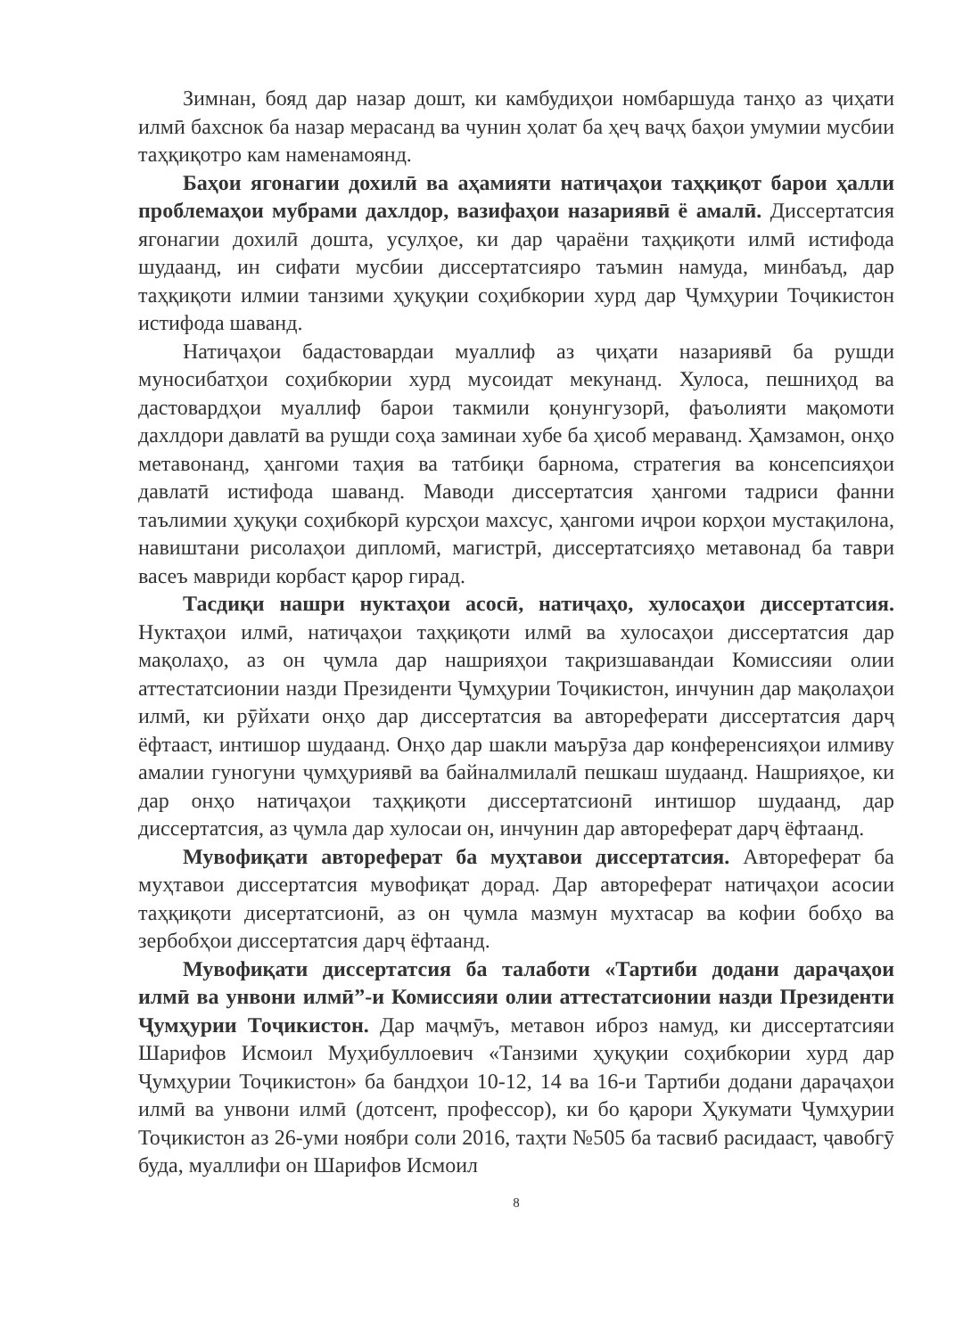Зимнан, бояд дар назар дошт, ки камбудиҳои номбаршуда танҳо аз ҷиҳати илмӣ бахснок ба назар мерасанд ва чунин ҳолат ба ҳеҷ ваҷҳ баҳои умумии мусбии таҳқиқотро кам наменамоянд.
Баҳои ягонагии дохилӣ ва аҳамияти натиҷаҳои таҳқиқот барои ҳалли проблемаҳои мубрами дахлдор, вазифаҳои назариявӣ ё амалӣ. Диссертатсия ягонагии дохилӣ дошта, усулҳое, ки дар ҷараёни таҳқиқоти илмӣ истифода шудаанд, ин сифати мусбии диссертатсияро таъмин намуда, минбаъд, дар таҳқиқоти илмии танзими ҳуқуқии соҳибкории хурд дар Ҷумҳурии Тоҷикистон истифода шаванд.
Натиҷаҳои бадастовардаи муаллиф аз ҷиҳати назариявӣ ба рушди муносибатҳои соҳибкории хурд мусоидат мекунанд. Хулоса, пешниҳод ва дастовардҳои муаллиф барои такмили қонунгузорӣ, фаъолияти мақомоти дахлдори давлатӣ ва рушди соҳа заминаи хубе ба ҳисоб меравaнд. Ҳамзамон, онҳо метавонанд, ҳангоми таҳия ва татбиқи барнома, стратегия ва консепсияҳои давлатӣ истифода шаванд. Маводи диссертатсия ҳангоми тадриси фанни таълимии ҳуқуқи соҳибкорӣ курсҳои махсус, ҳангоми иҷрои корҳои мустақилона, навиштани рисолаҳои дипломӣ, магистрӣ, диссертатсияҳо метавонад ба таври васеъ мавриди корбаст қарор гирад.
Тасдиқи нашри нуктаҳои асосӣ, натиҷаҳо, хулосаҳои диссертатсия. Нуктаҳои илмӣ, натиҷаҳои таҳқиқоти илмӣ ва хулосаҳои диссертатсия дар мақолаҳо, аз он ҷумла дар нашрияҳои тақризшавандаи Комиссияи олии аттестатсионии назди Президенти Ҷумҳурии Тоҷикистон, инчунин дар мақолаҳои илмӣ, ки рӯйхати онҳо дар диссертатсия ва автореферати диссертатсия дарҷ ёфтааст, интишор шудаанд. Онҳо дар шакли маърӯза дар конференсияҳои илмиву амалии гуногуни ҷумҳуриявӣ ва байналмилалӣ пешкаш шудаанд. Нашрияҳое, ки дар онҳо натиҷаҳои таҳқиқоти диссертатсионӣ интишор шудаанд, дар диссертатсия, аз ҷумла дар хулосаи он, инчунин дар автореферат дарҷ ёфтаанд.
Мувофиқати автореферат ба муҳтавои диссертатсия. Автореферат ба муҳтавои диссертатсия мувофиқат дорад. Дар автореферат натиҷаҳои асосии таҳқиқоти дисертатсионӣ, аз он ҷумла мазмун мухтасар ва кофии бобҳо ва зербобҳои диссертатсия дарҷ ёфтаанд.
Мувофиқати диссертатсия ба талаботи «Тартиби додани дараҷаҳои илмӣ ва унвони илмӣ”-и Комиссияи олии аттестатсионии назди Президенти Ҷумҳурии Тоҷикистон. Дар маҷмӯъ, метавон иброз намуд, ки диссертатсияи Шарифов Исмоил Муҳибуллоевич «Танзими ҳуқуқии соҳибкории хурд дар Ҷумҳурии Тоҷикистон» ба бандҳои 10-12, 14 ва 16-и Тартиби додани дараҷаҳои илмӣ ва унвони илмӣ (дотсент, профессор), ки бо қарори Ҳукумати Ҷумҳурии Тоҷикистон аз 26-уми ноябри соли 2016, таҳти №505 ба тасвиб расидааст, ҷавобгӯ буда, муаллифи он Шарифов Исмоил
8